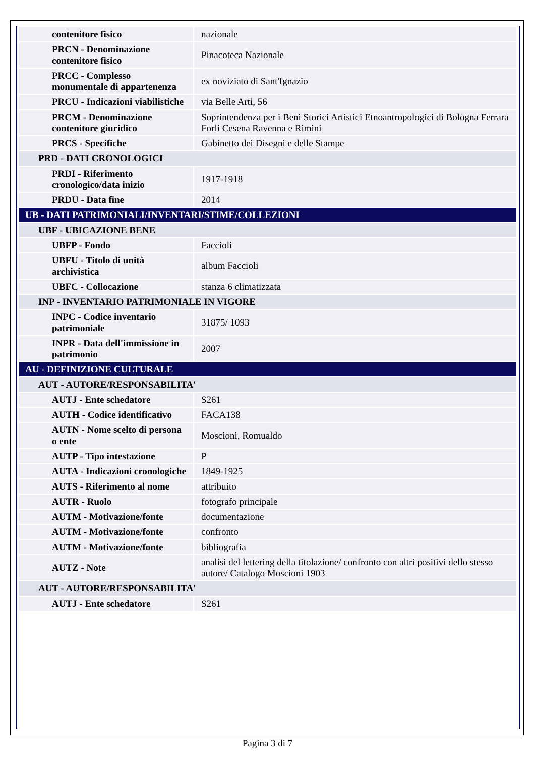| contenitore fisico | nazionale |
| PRCN - Denominazione contenitore fisico | Pinacoteca Nazionale |
| PRCC - Complesso monumentale di appartenenza | ex noviziato di Sant'Ignazio |
| PRCU - Indicazioni viabilistiche | via Belle Arti, 56 |
| PRCM - Denominazione contenitore giuridico | Soprintendenza per i Beni Storici Artistici Etnoantropologici di Bologna Ferrara Forli Cesena Ravenna e Rimini |
| PRCS - Specifiche | Gabinetto dei Disegni e delle Stampe |
| PRD - DATI CRONOLOGICI | |
| PRDI - Riferimento cronologico/data inizio | 1917-1918 |
| PRDU - Data fine | 2014 |
| UB - DATI PATRIMONIALI/INVENTARI/STIME/COLLEZIONI | |
| UBF - UBICAZIONE BENE | |
| UBFP - Fondo | Faccioli |
| UBFU - Titolo di unità archivistica | album Faccioli |
| UBFC - Collocazione | stanza 6 climatizzata |
| INP - INVENTARIO PATRIMONIALE IN VIGORE | |
| INPC - Codice inventario patrimoniale | 31875/ 1093 |
| INPR - Data dell'immissione in patrimonio | 2007 |
| AU - DEFINIZIONE CULTURALE | |
| AUT - AUTORE/RESPONSABILITA' | |
| AUTJ - Ente schedatore | S261 |
| AUTH - Codice identificativo | FACA138 |
| AUTN - Nome scelto di persona o ente | Moscioni, Romualdo |
| AUTP - Tipo intestazione | P |
| AUTA - Indicazioni cronologiche | 1849-1925 |
| AUTS - Riferimento al nome | attribuito |
| AUTR - Ruolo | fotografo principale |
| AUTM - Motivazione/fonte | documentazione |
| AUTM - Motivazione/fonte | confronto |
| AUTM - Motivazione/fonte | bibliografia |
| AUTZ - Note | analisi del lettering della titolazione/ confronto con altri positivi dello stesso autore/ Catalogo Moscioni 1903 |
| AUT - AUTORE/RESPONSABILITA' | |
| AUTJ - Ente schedatore | S261 |
Pagina 3 di 7